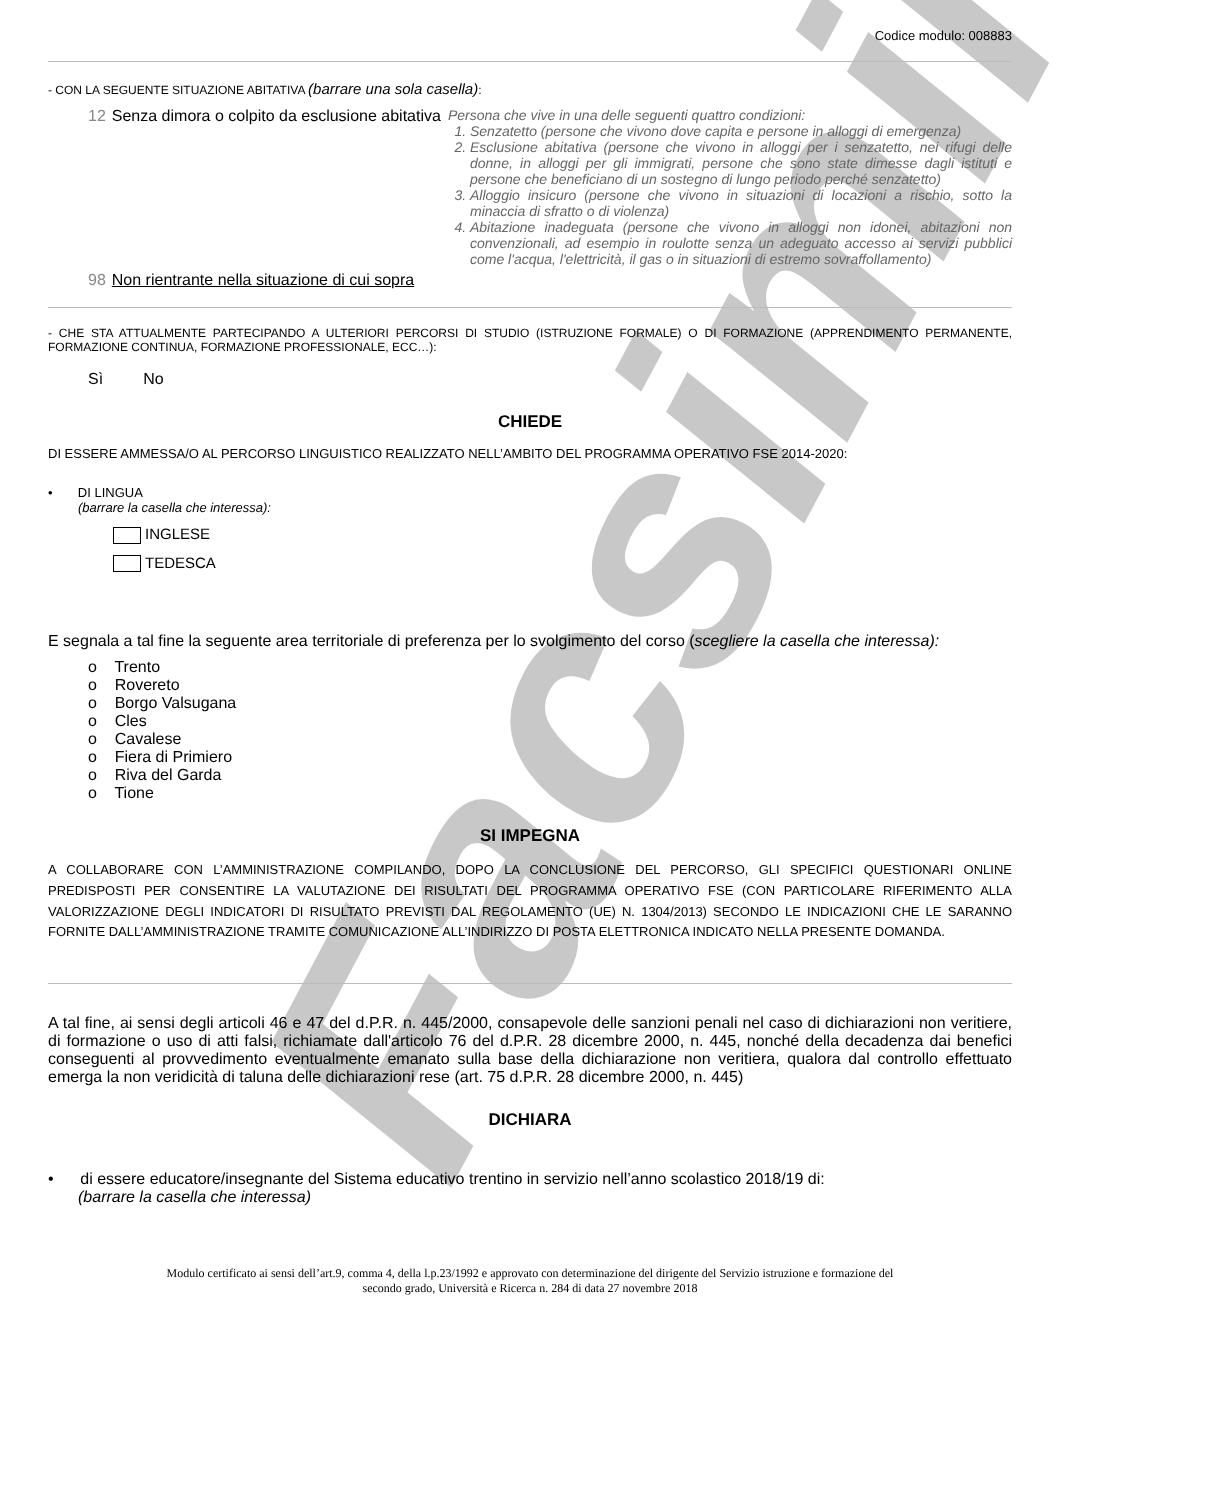Facsimile
Codice modulo: 008883
- CON LA SEGUENTE SITUAZIONE ABITATIVA (barrare una sola casella):
12 Senza dimora o colpito da esclusione abitativa
Persona che vive in una delle seguenti quattro condizioni:
1. Senzatetto (persone che vivono dove capita e persone in alloggi di emergenza)
2. Esclusione abitativa (persone che vivono in alloggi per i senzatetto, nei rifugi delle donne, in alloggi per gli immigrati, persone che sono state dimesse dagli istituti e persone che beneficiano di un sostegno di lungo periodo perché senzatetto)
3. Alloggio insicuro (persone che vivono in situazioni di locazioni a rischio, sotto la minaccia di sfratto o di violenza)
4. Abitazione inadeguata (persone che vivono in alloggi non idonei, abitazioni non convenzionali, ad esempio in roulotte senza un adeguato accesso ai servizi pubblici come l'acqua, l'elettricità, il gas o in situazioni di estremo sovraffollamento)
98 Non rientrante nella situazione di cui sopra
- CHE STA ATTUALMENTE PARTECIPANDO A ULTERIORI PERCORSI DI STUDIO (ISTRUZIONE FORMALE) O DI FORMAZIONE (APPRENDIMENTO PERMANENTE, FORMAZIONE CONTINUA, FORMAZIONE PROFESSIONALE, ECC…):
Sì No
CHIEDE
DI ESSERE AMMESSA/O AL PERCORSO LINGUISTICO REALIZZATO NELL’AMBITO DEL PROGRAMMA OPERATIVO FSE 2014-2020:
• DI LINGUA
(barrare la casella che interessa):
INGLESE
TEDESCA
E segnala a tal fine la seguente area territoriale di preferenza per lo svolgimento del corso (scegliere la casella che interessa):
o Trento
o Rovereto
o Borgo Valsugana
o Cles
o Cavalese
o Fiera di Primiero
o Riva del Garda
o Tione
SI IMPEGNA
A COLLABORARE CON L’AMMINISTRAZIONE COMPILANDO, DOPO LA CONCLUSIONE DEL PERCORSO, GLI SPECIFICI QUESTIONARI ONLINE PREDISPOSTI PER CONSENTIRE LA VALUTAZIONE DEI RISULTATI DEL PROGRAMMA OPERATIVO FSE (CON PARTICOLARE RIFERIMENTO ALLA VALORIZZAZIONE DEGLI INDICATORI DI RISULTATO PREVISTI DAL REGOLAMENTO (UE) N. 1304/2013) SECONDO LE INDICAZIONI CHE LE SARANNO FORNITE DALL’AMMINISTRAZIONE TRAMITE COMUNICAZIONE ALL’INDIRIZZO DI POSTA ELETTRONICA INDICATO NELLA PRESENTE DOMANDA.
A tal fine, ai sensi degli articoli 46 e 47 del d.P.R. n. 445/2000, consapevole delle sanzioni penali nel caso di dichiarazioni non veritiere, di formazione o uso di atti falsi, richiamate dall'articolo 76 del d.P.R. 28 dicembre 2000, n. 445, nonché della decadenza dai benefici conseguenti al provvedimento eventualmente emanato sulla base della dichiarazione non veritiera, qualora dal controllo effettuato emerga la non veridicità di taluna delle dichiarazioni rese (art. 75 d.P.R. 28 dicembre 2000, n. 445)
DICHIARA
• di essere educatore/insegnante del Sistema educativo trentino in servizio nell’anno scolastico 2018/19 di:
(barrare la casella che interessa)
Modulo certificato ai sensi dell’art.9, comma 4, della l.p.23/1992 e approvato con determinazione del dirigente del Servizio istruzione e formazione del secondo grado, Università e Ricerca n. 284 di data 27 novembre 2018